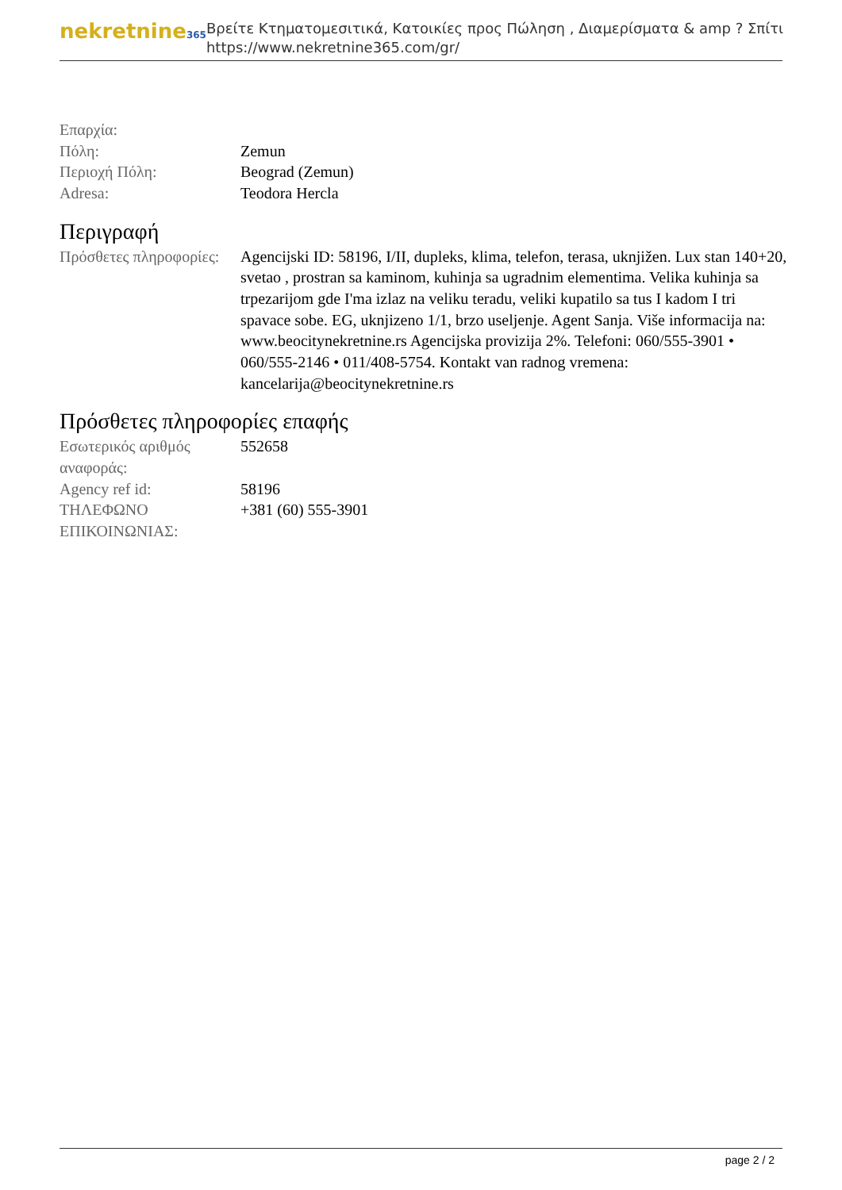nekretnine365
Βρείτε Κτηματομεσιτικά, Κατοικίες προς Πώληση , Διαμερίσματα & amp ? Σπίτι
https://www.nekretnine365.com/gr/
| Επαρχία: | |
| Πόλη: | Zemun |
| Περιοχή Πόλη: | Beograd (Zemun) |
| Adresa: | Teodora Hercla |
Περιγραφή
| Πρόσθετες πληροφορίες: | Agencijski ID: 58196, I/II, dupleks, klima, telefon, terasa, uknjižen. Lux stan 140+20, svetao , prostran sa kaminom, kuhinja sa ugradnim elementima. Velika kuhinja sa trpezarijom gde I'ma izlaz na veliku teradu, veliki kupatilo sa tus I kadom I tri spavace sobe. EG, uknjizeno 1/1, brzo useljenje. Agent Sanja. Više informacija na: www.beocitynekretnine.rs Agencijska provizija 2%. Telefoni: 060/555-3901 • 060/555-2146 • 011/408-5754. Kontakt van radnog vremena: kancelarija@beocitynekretnine.rs |
Πρόσθετες πληροφορίες επαφής
| Εσωτερικός αριθμός αναφοράς: | 552658 |
| Agency ref id: | 58196 |
| ΤΗΛΕΦΩΝΟ ΕΠΙΚΟΙΝΩΝΙΑΣ: | +381 (60) 555-3901 |
page 2 / 2